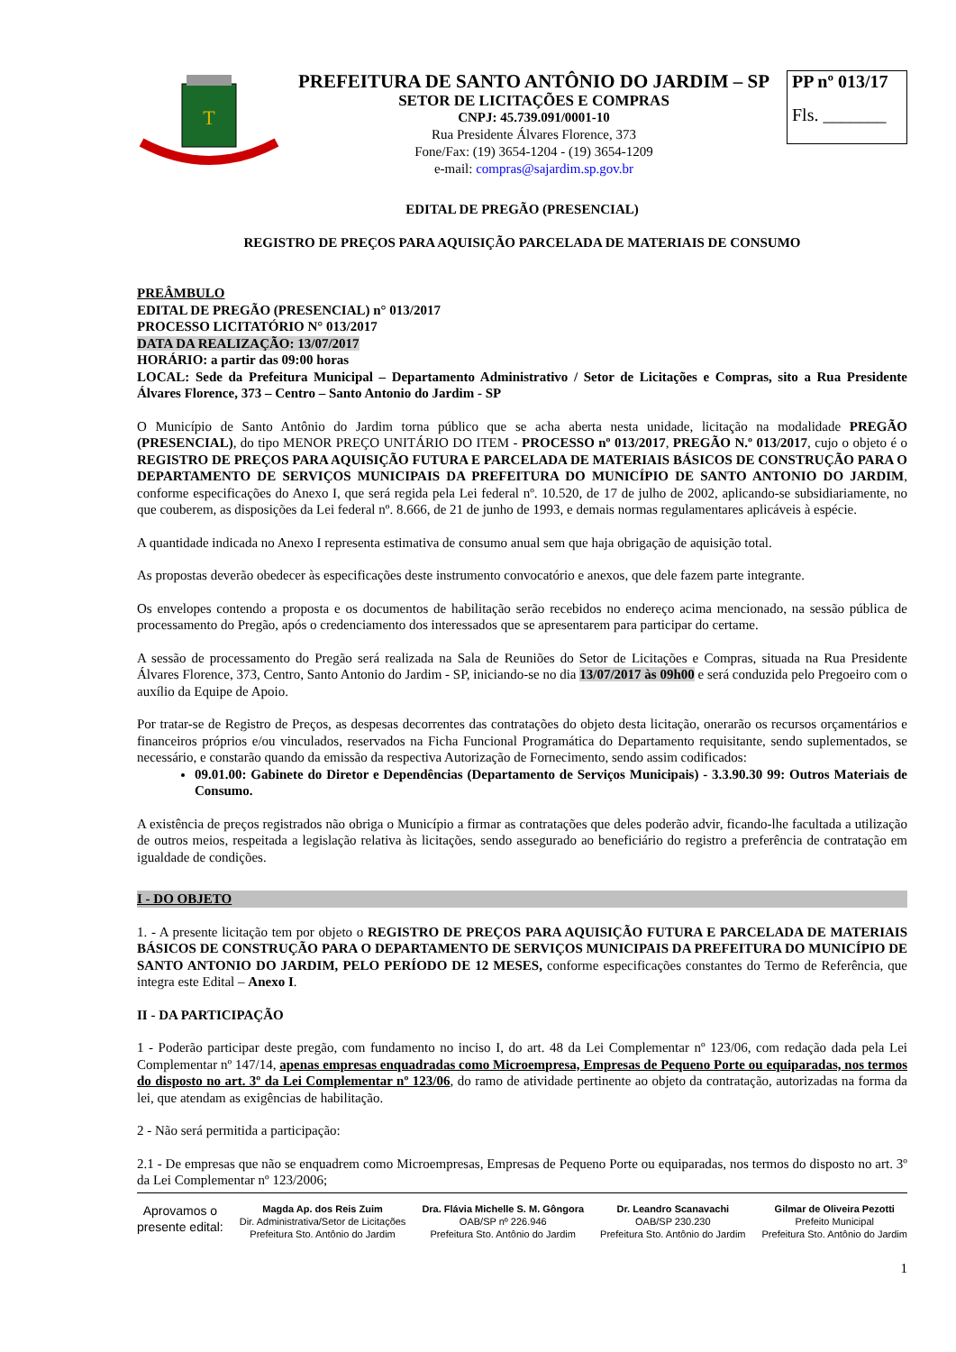T
PREFEITURA DE SANTO ANTÔNIO DO JARDIM – SP
SETOR DE LICITAÇÕES E COMPRAS
CNPJ: 45.739.091/0001-10
Rua Presidente Álvares Florence, 373
Fone/Fax: (19) 3654-1204 - (19) 3654-1209
e-mail: compras@sajardim.sp.gov.br
PP nº 013/17
Fls. _______
EDITAL DE PREGÃO (PRESENCIAL)
REGISTRO DE PREÇOS PARA AQUISIÇÃO PARCELADA DE MATERIAIS DE CONSUMO
PREÂMBULO
EDITAL DE PREGÃO (PRESENCIAL) n° 013/2017
PROCESSO LICITATÓRIO N° 013/2017
DATA DA REALIZAÇÃO: 13/07/2017
HORÁRIO: a partir das 09:00 horas
LOCAL: Sede da Prefeitura Municipal – Departamento Administrativo / Setor de Licitações e Compras, sito a Rua Presidente Álvares Florence, 373 – Centro – Santo Antonio do Jardim - SP
O Município de Santo Antônio do Jardim torna público que se acha aberta nesta unidade, licitação na modalidade PREGÃO (PRESENCIAL), do tipo MENOR PREÇO UNITÁRIO DO ITEM - PROCESSO nº 013/2017, PREGÃO N.º 013/2017, cujo o objeto é o REGISTRO DE PREÇOS PARA AQUISIÇÃO FUTURA E PARCELADA DE MATERIAIS BÁSICOS DE CONSTRUÇÃO PARA O DEPARTAMENTO DE SERVIÇOS MUNICIPAIS DA PREFEITURA DO MUNICÍPIO DE SANTO ANTONIO DO JARDIM, conforme especificações do Anexo I, que será regida pela Lei federal nº. 10.520, de 17 de julho de 2002, aplicando-se subsidiariamente, no que couberem, as disposições da Lei federal nº. 8.666, de 21 de junho de 1993, e demais normas regulamentares aplicáveis à espécie.
A quantidade indicada no Anexo I representa estimativa de consumo anual sem que haja obrigação de aquisição total.
As propostas deverão obedecer às especificações deste instrumento convocatório e anexos, que dele fazem parte integrante.
Os envelopes contendo a proposta e os documentos de habilitação serão recebidos no endereço acima mencionado, na sessão pública de processamento do Pregão, após o credenciamento dos interessados que se apresentarem para participar do certame.
A sessão de processamento do Pregão será realizada na Sala de Reuniões do Setor de Licitações e Compras, situada na Rua Presidente Álvares Florence, 373, Centro, Santo Antonio do Jardim - SP, iniciando-se no dia 13/07/2017 às 09h00 e será conduzida pelo Pregoeiro com o auxílio da Equipe de Apoio.
Por tratar-se de Registro de Preços, as despesas decorrentes das contratações do objeto desta licitação, onerarão os recursos orçamentários e financeiros próprios e/ou vinculados, reservados na Ficha Funcional Programática do Departamento requisitante, sendo suplementados, se necessário, e constarão quando da emissão da respectiva Autorização de Fornecimento, sendo assim codificados:
09.01.00: Gabinete do Diretor e Dependências (Departamento de Serviços Municipais) - 3.3.90.30 99: Outros Materiais de Consumo.
A existência de preços registrados não obriga o Município a firmar as contratações que deles poderão advir, ficando-lhe facultada a utilização de outros meios, respeitada a legislação relativa às licitações, sendo assegurado ao beneficiário do registro a preferência de contratação em igualdade de condições.
I - DO OBJETO
1. - A presente licitação tem por objeto o REGISTRO DE PREÇOS PARA AQUISIÇÃO FUTURA E PARCELADA DE MATERIAIS BÁSICOS DE CONSTRUÇÃO PARA O DEPARTAMENTO DE SERVIÇOS MUNICIPAIS DA PREFEITURA DO MUNICÍPIO DE SANTO ANTONIO DO JARDIM, PELO PERÍODO DE 12 MESES, conforme especificações constantes do Termo de Referência, que integra este Edital – Anexo I.
II - DA PARTICIPAÇÃO
1 - Poderão participar deste pregão, com fundamento no inciso I, do art. 48 da Lei Complementar nº 123/06, com redação dada pela Lei Complementar nº 147/14, apenas empresas enquadradas como Microempresa, Empresas de Pequeno Porte ou equiparadas, nos termos do disposto no art. 3º da Lei Complementar nº 123/06, do ramo de atividade pertinente ao objeto da contratação, autorizadas na forma da lei, que atendam as exigências de habilitação.
2 - Não será permitida a participação:
2.1 - De empresas que não se enquadrem como Microempresas, Empresas de Pequeno Porte ou equiparadas, nos termos do disposto no art. 3º da Lei Complementar nº 123/2006;
Aprovamos o
presente edital:
Magda Ap. dos Reis Zuim
Dir. Administrativa/Setor de Licitações
Prefeitura Sto. Antônio do Jardim
Dra. Flávia Michelle S. M. Gôngora
OAB/SP nº 226.946
Prefeitura Sto. Antônio do Jardim
Dr. Leandro Scanavachi
OAB/SP 230.230
Prefeitura Sto. Antônio do Jardim
Gilmar de Oliveira Pezotti
Prefeito Municipal
Prefeitura Sto. Antônio do Jardim
1